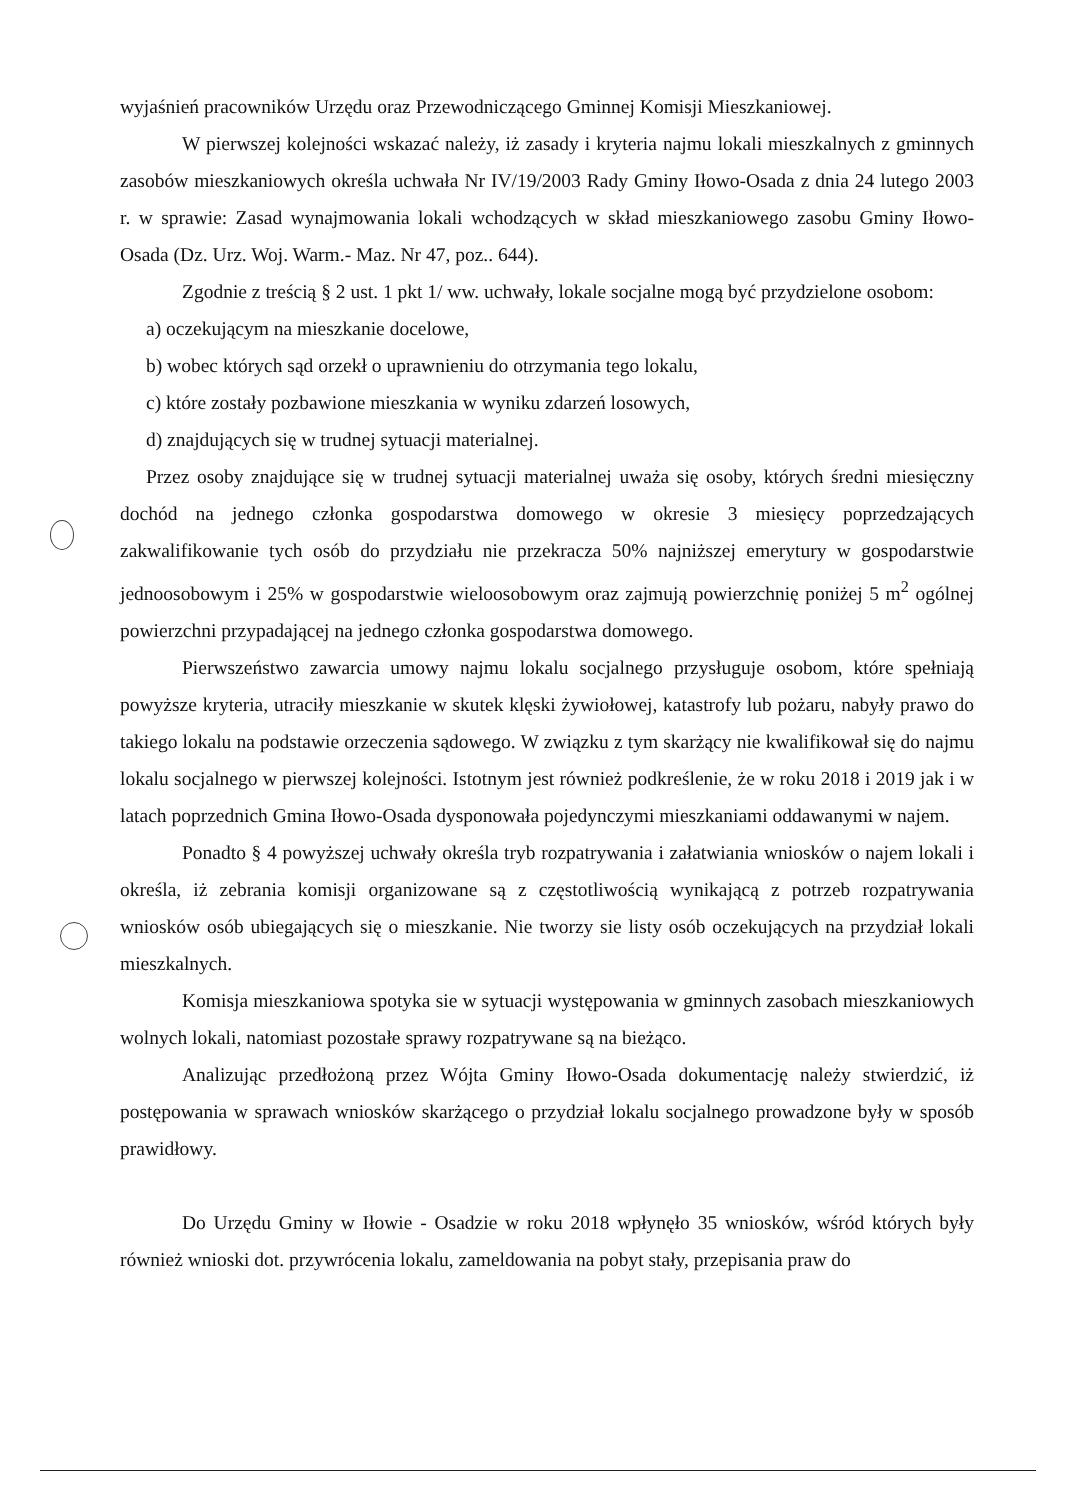wyjaśnień pracowników Urzędu oraz Przewodniczącego Gminnej Komisji Mieszkaniowej.
W pierwszej kolejności wskazać należy, iż zasady i kryteria najmu lokali mieszkalnych z gminnych zasobów mieszkaniowych określa uchwała Nr IV/19/2003 Rady Gminy Iłowo-Osada z dnia 24 lutego 2003 r. w sprawie: Zasad wynajmowania lokali wchodzących w skład mieszkaniowego zasobu Gminy Iłowo-Osada (Dz. Urz. Woj. Warm.- Maz. Nr 47, poz.. 644).
Zgodnie z treścią § 2 ust. 1 pkt 1/ ww. uchwały, lokale socjalne mogą być przydzielone osobom:
a) oczekującym na mieszkanie docelowe,
b) wobec których sąd orzekł o uprawnieniu do otrzymania tego lokalu,
c) które zostały pozbawione mieszkania w wyniku zdarzeń losowych,
d) znajdujących się w trudnej sytuacji materialnej.
Przez osoby znajdujące się w trudnej sytuacji materialnej uważa się osoby, których średni miesięczny dochód na jednego członka gospodarstwa domowego w okresie 3 miesięcy poprzedzających zakwalifikowanie tych osób do przydziału nie przekracza 50% najniższej emerytury w gospodarstwie jednoosobowym i 25% w gospodarstwie wieloosobowym oraz zajmują powierzchnię poniżej 5 m<sup>2</sup> ogólnej powierzchni przypadającej na jednego członka gospodarstwa domowego.
Pierwszeństwo zawarcia umowy najmu lokalu socjalnego przysługuje osobom, które spełniają powyższe kryteria, utraciły mieszkanie w skutek klęski żywiołowej, katastrofy lub pożaru, nabyły prawo do takiego lokalu na podstawie orzeczenia sądowego. W związku z tym skarżący nie kwalifikował się do najmu lokalu socjalnego w pierwszej kolejności. Istotnym jest również podkreślenie, że w roku 2018 i 2019 jak i w latach poprzednich Gmina Iłowo-Osada dysponowała pojedynczymi mieszkaniami oddawanymi w najem.
Ponadto § 4 powyższej uchwały określa tryb rozpatrywania i załatwiania wniosków o najem lokali i określa, iż zebrania komisji organizowane są z częstotliwością wynikającą z potrzeb rozpatrywania wniosków osób ubiegających się o mieszkanie. Nie tworzy sie listy osób oczekujących na przydział lokali mieszkalnych.
Komisja mieszkaniowa spotyka sie w sytuacji występowania w gminnych zasobach mieszkaniowych wolnych lokali, natomiast pozostałe sprawy rozpatrywane są na bieżąco.
Analizując przedłożoną przez Wójta Gminy Iłowo-Osada dokumentację należy stwierdzić, iż postępowania w sprawach wniosków skarżącego o przydział lokalu socjalnego prowadzone były w sposób prawidłowy.
Do Urzędu Gminy w Iłowie - Osadzie w roku 2018 wpłynęło 35 wniosków, wśród których były również wnioski dot. przywrócenia lokalu, zameldowania na pobyt stały, przepisania praw do